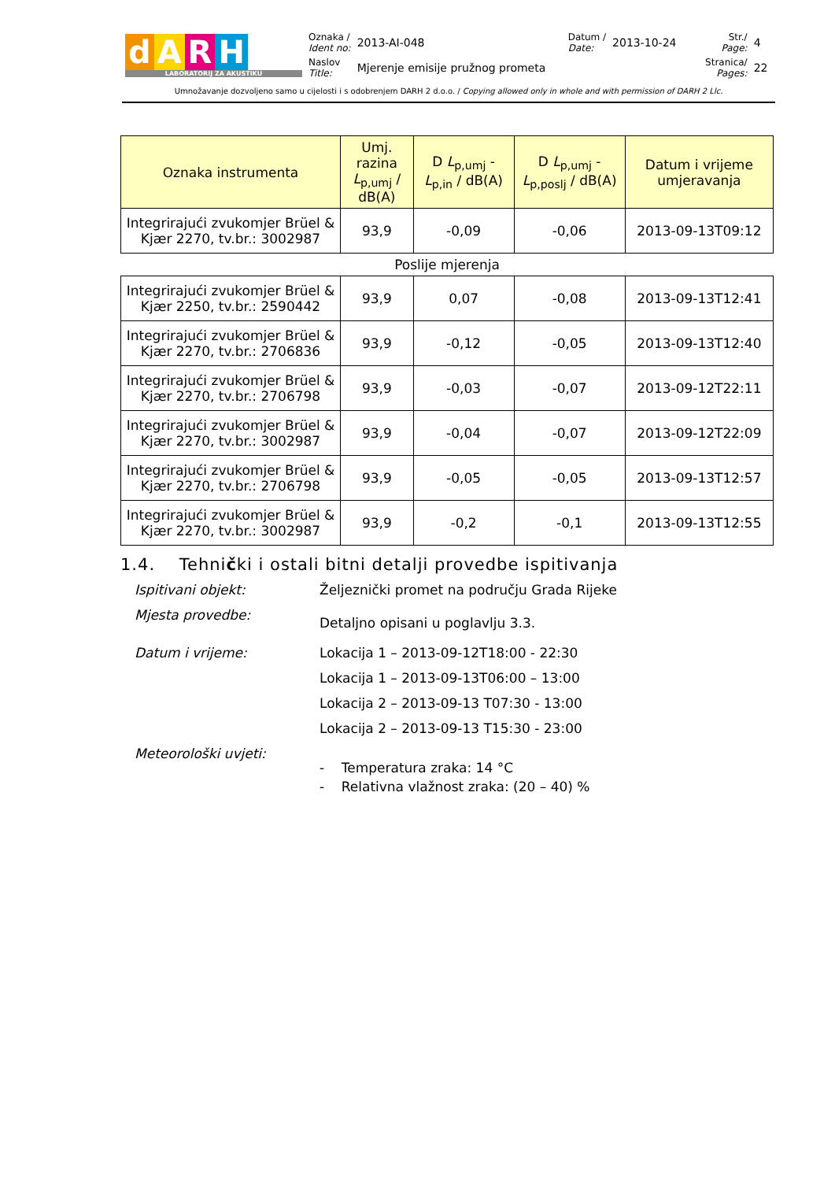| d A R H LABORATORIJ ZA AKUSTIKU | Oznaka / Ident no: | 2013-AI-048 | Datum / Date: | 2013-10-24 | Str./ Page: | 4 |
| | Naslov Title: | Mjerenje emisije pružnog prometa | | | Stranica/ Pages: | 22 |
Umnožavanje dozvoljeno samo u cijelosti i s odobrenjem DARH 2 d.o.o. / Copying allowed only in whole and with permission of DARH 2 Llc.
| Oznaka instrumenta | Umj. razina L<sub>p,umj</sub> / dB(A) | D L<sub>p,umj</sub> - L<sub>p,in</sub> / dB(A) | D L<sub>p,umj</sub> - L<sub>p,poslj</sub> / dB(A) | Datum i vrijeme umjeravanja |
| --- | --- | --- | --- | --- |
| Integrirajući zvukomjer Brüel & Kjær 2270, tv.br.: 3002987 | 93,9 | -0,09 | -0,06 | 2013-09-13T09:12 |
| Poslije mjerenja | | | | |
| Integrirajući zvukomjer Brüel & Kjær 2250, tv.br.: 2590442 | 93,9 | 0,07 | -0,08 | 2013-09-13T12:41 |
| Integrirajući zvukomjer Brüel & Kjær 2270, tv.br.: 2706836 | 93,9 | -0,12 | -0,05 | 2013-09-13T12:40 |
| Integrirajući zvukomjer Brüel & Kjær 2270, tv.br.: 2706798 | 93,9 | -0,03 | -0,07 | 2013-09-12T22:11 |
| Integrirajući zvukomjer Brüel & Kjær 2270, tv.br.: 3002987 | 93,9 | -0,04 | -0,07 | 2013-09-12T22:09 |
| Integrirajući zvukomjer Brüel & Kjær 2270, tv.br.: 2706798 | 93,9 | -0,05 | -0,05 | 2013-09-13T12:57 |
| Integrirajući zvukomjer Brüel & Kjær 2270, tv.br.: 3002987 | 93,9 | -0,2 | -0,1 | 2013-09-13T12:55 |
1.4. Tehnički i ostali bitni detalji provedbe ispitivanja
Ispitivani objekt: Željeznički promet na području Grada Rijeke
Mjesta provedbe:
Detaljno opisani u poglavlju 3.3.
Datum i vrijeme: Lokacija 1 – 2013-09-12T18:00 - 22:30
Lokacija 1 – 2013-09-13T06:00 – 13:00
Lokacija 2 – 2013-09-13 T07:30 - 13:00
Lokacija 2 – 2013-09-13 T15:30 - 23:00
Meteorološki uvjeti:
- Temperatura zraka: 14 °C
- Relativna vlažnost zraka: (20 – 40) %